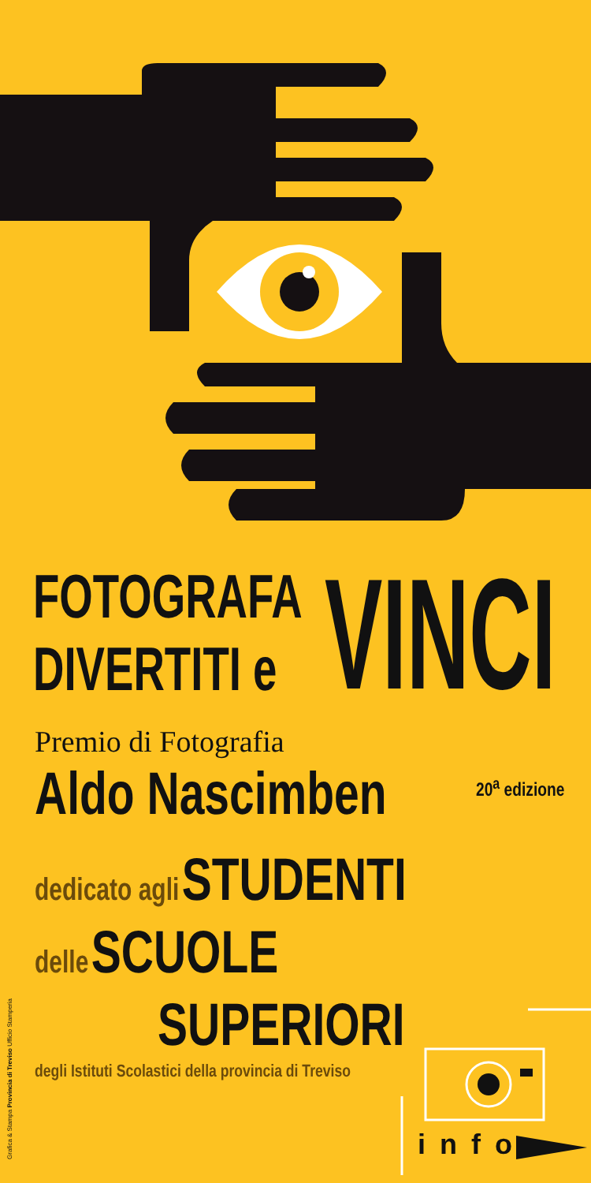FOTOGRAFA
DIVERTITI e
VINCI
Premio di Fotografia
Aldo Nascimben 20<sup>a</sup> edizione
dedicato agli STUDENTI
delle SCUOLE
SUPERIORI
degli Istituti Scolastici della provincia di Treviso
Grafica & Stampa Provincia di Treviso Ufficio Stamperia
info